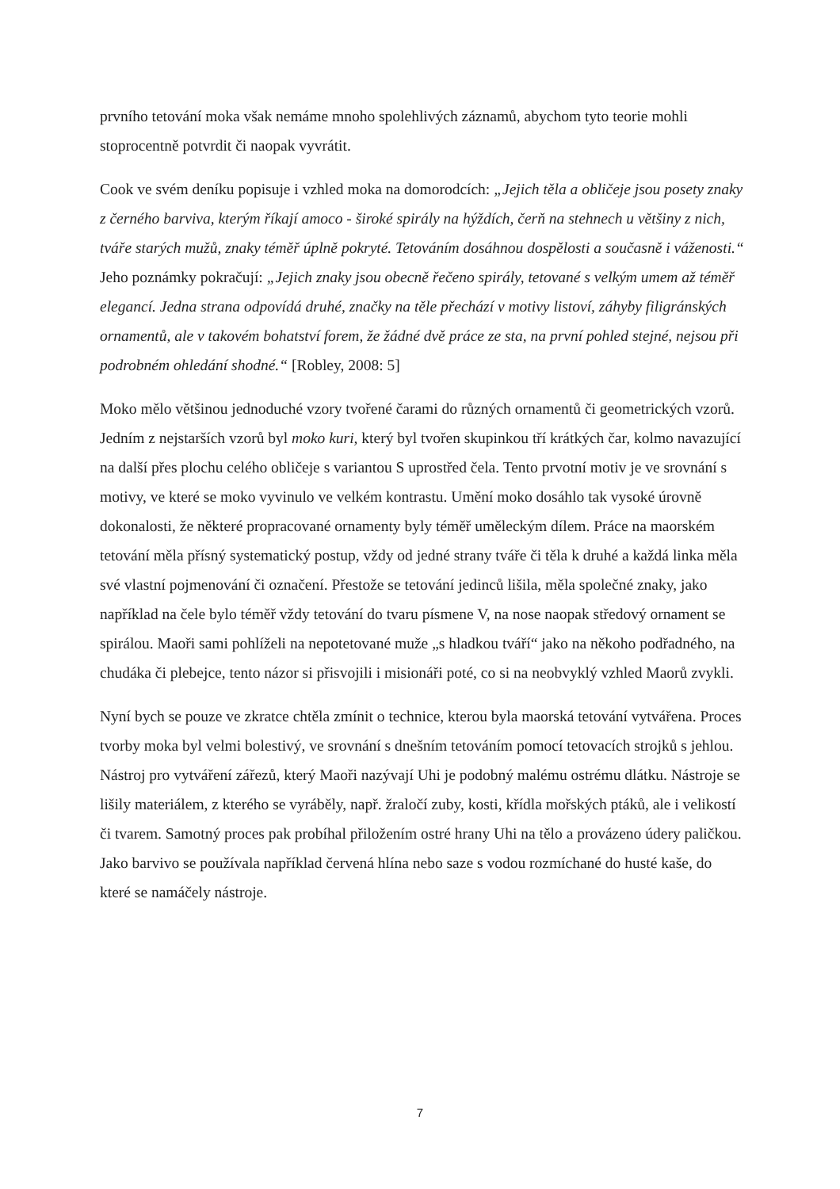prvního tetování moka však nemáme mnoho spolehlivých záznamů, abychom tyto teorie mohli stoprocentně potvrdit či naopak vyvrátit.
Cook ve svém deníku popisuje i vzhled moka na domorodcích: „Jejich těla a obličeje jsou posety znaky z černého barviva, kterým říkají amoco - široké spirály na hýždích, čerň na stehnech u většiny z nich, tváře starých mužů, znaky téměř úplně pokryté. Tetováním dosáhnou dospělosti a současně i váženosti.“ Jeho poznámky pokračují: „Jejich znaky jsou obecně řečeno spirály, tetované s velkým umem až téměř elegancí. Jedna strana odpovídá druhé, značky na těle přechází v motivy listoví, záhyby filigránských ornamentů, ale v takovém bohatství forem, že žádné dvě práce ze sta, na první pohled stejné, nejsou při podrobném ohledání shodné.“ [Robley, 2008: 5]
Moko mělo většinou jednoduché vzory tvořené čarami do různých ornamentů či geometrických vzorů. Jedním z nejstarších vzorů byl moko kuri, který byl tvořen skupinkou tří krátkých čar, kolmo navazující na další přes plochu celého obličeje s variantou S uprostřed čela. Tento prvotní motiv je ve srovnání s motivy, ve které se moko vyvinulo ve velkém kontrastu. Umění moko dosáhlo tak vysoké úrovně dokonalosti, že některé propracované ornamenty byly téměř uměleckým dílem. Práce na maorském tetování měla přísný systematický postup, vždy od jedné strany tváře či těla k druhé a každá linka měla své vlastní pojmenování či označení. Přestože se tetování jedinců lišila, měla společné znaky, jako například na čele bylo téměř vždy tetování do tvaru písmene V, na nose naopak středový ornament se spirálou. Maoři sami pohlíželi na nepotetované muže „s hladkou tváří“ jako na někoho podřadného, na chudáka či plebejce, tento názor si přisvojili i misionáři poté, co si na neobvyklý vzhled Maorů zvykli.
Nyní bych se pouze ve zkratce chtěla zmínit o technice, kterou byla maorská tetování vytvářena. Proces tvorby moka byl velmi bolestivý, ve srovnání s dnešním tetováním pomocí tetovacích strojků s jehlou. Nástroj pro vytváření zářezů, který Maoři nazývají Uhi je podobný malému ostrému dlátku. Nástroje se lišily materiálem, z kterého se vyráběly, např. žraločí zuby, kosti, křídla mořských ptáků, ale i velikostí či tvarem. Samotný proces pak probíhal přiložením ostré hrany Uhi na tělo a provázeno údery paličkou. Jako barvivo se používala například červená hlína nebo saze s vodou rozmíchané do husté kaše, do které se namáčely nástroje.
7